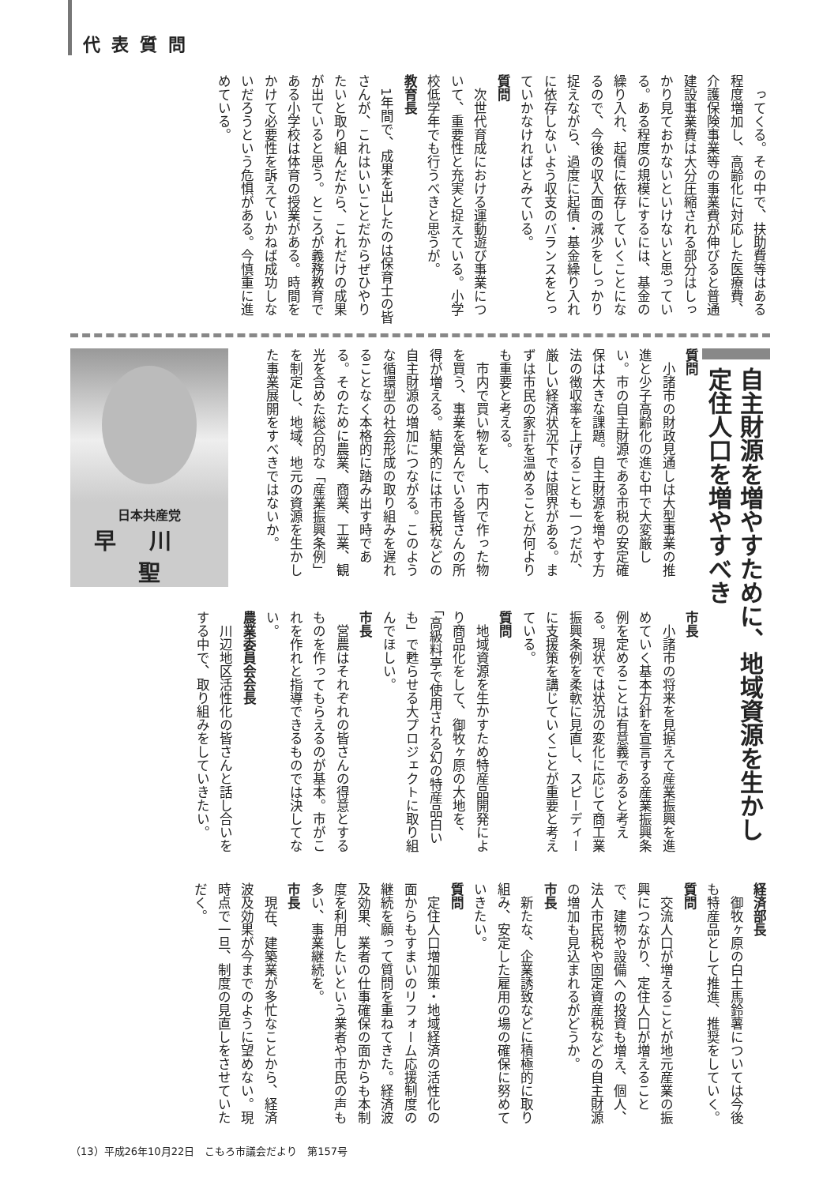代表質問
ってくる。その中で、扶助費等はある程度増加し、高齢化に対応した医療費、介護保険事業等の事業費が伸びると普通建設事業費は大分圧縮される部分はしっかり見ておかないといけないと思っている。ある程度の規模にするには、基金の繰り入れ、起債に依存していくことになるので、今後の収入面の減少をしっかり捉えながら、過度に起債・基金繰り入れに依存しないよう収支のバランスをとっていかなければとみている。
質問
次世代育成における運動遊び事業について、重要性と充実と捉えている。小学校低学年でも行うべきと思うが。
教育長
1年間で、成果を出したのは保育士の皆さんが、これはいいことだからぜひやりたいと取り組んだから、これだけの成果が出ていると思う。ところが義務教育である小学校は体育の授業がある。時間をかけて必要性を訴えていかねば成功しないだろうという危惧がある。今慎重に進めている。
日本共産党
早川聖
質問
小諸市の財政見通しは大型事業の推進と少子高齢化の進む中で大変厳しい。市の自主財源である市税の安定確保は大きな課題。自主財源を増やす方法の徴収率を上げることも一つだが、厳しい経済状況下では限界がある。まずは市民の家計を温めることが何よりも重要と考える。
市内で買い物をし、市内で作った物を買う、事業を営んでいる皆さんの所得が増える。結果的には市民税などの自主財源の増加につながる。このような循環型の社会形成の取り組みを遅れることなく本格的に踏み出す時である。そのために農業、商業、工業、観光を含めた総合的な「産業振興条例」を制定し、地域、地元の資源を生かした事業展開をすべきではないか。
市長
小諸市の将来を見据えて産業振興を進めていく基本方針を宣言する産業振興条例を定めることは有意義であると考える。現状では状況の変化に応じて商工業振興条例を柔軟に見直し、スピーディーに支援策を講じていくことが重要と考えている。
質問
地域資源を生かすため特産品開発により商品化をして、御牧ヶ原の大地を、「高級料亭で使用される幻の特産品白いも」で甦らせる大プロジェクトに取り組んでほしい。
市長
営農はそれぞれの皆さんの得意とするものを作ってもらえるのが基本。市がこれを作れと指導できるものでは決してない。
農業委員会会長
川辺地区活性化の皆さんと話し合いをする中で、取り組みをしていきたい。
自主財源を増やすために、地域資源を生かし定住人口を増やすべき
経済部長
御牧ヶ原の白土馬鈴薯については今後も特産品として推進、推奨をしていく。
質問
交流人口が増えることが地元産業の振興につながり、定住人口が増えることで、建物や設備への投資も増え、個人、法人市民税や固定資産税などの自主財源の増加も見込まれるがどうか。
市長
新たな、企業誘致などに積極的に取り組み、安定した雇用の場の確保に努めていきたい。
質問
定住人口増加策・地域経済の活性化の面からもすまいのリフォーム応援制度の継続を願って質問を重ねてきた。経済波及効果、業者の仕事確保の面からも本制度を利用したいという業者や市民の声も多い、事業継続を。
市長
現在、建築業が多忙なことから、経済波及効果が今までのように望めない。現時点で一旦、制度の見直しをさせていただく。
（13）平成26年10月22日　こもろ市議会だより　第157号